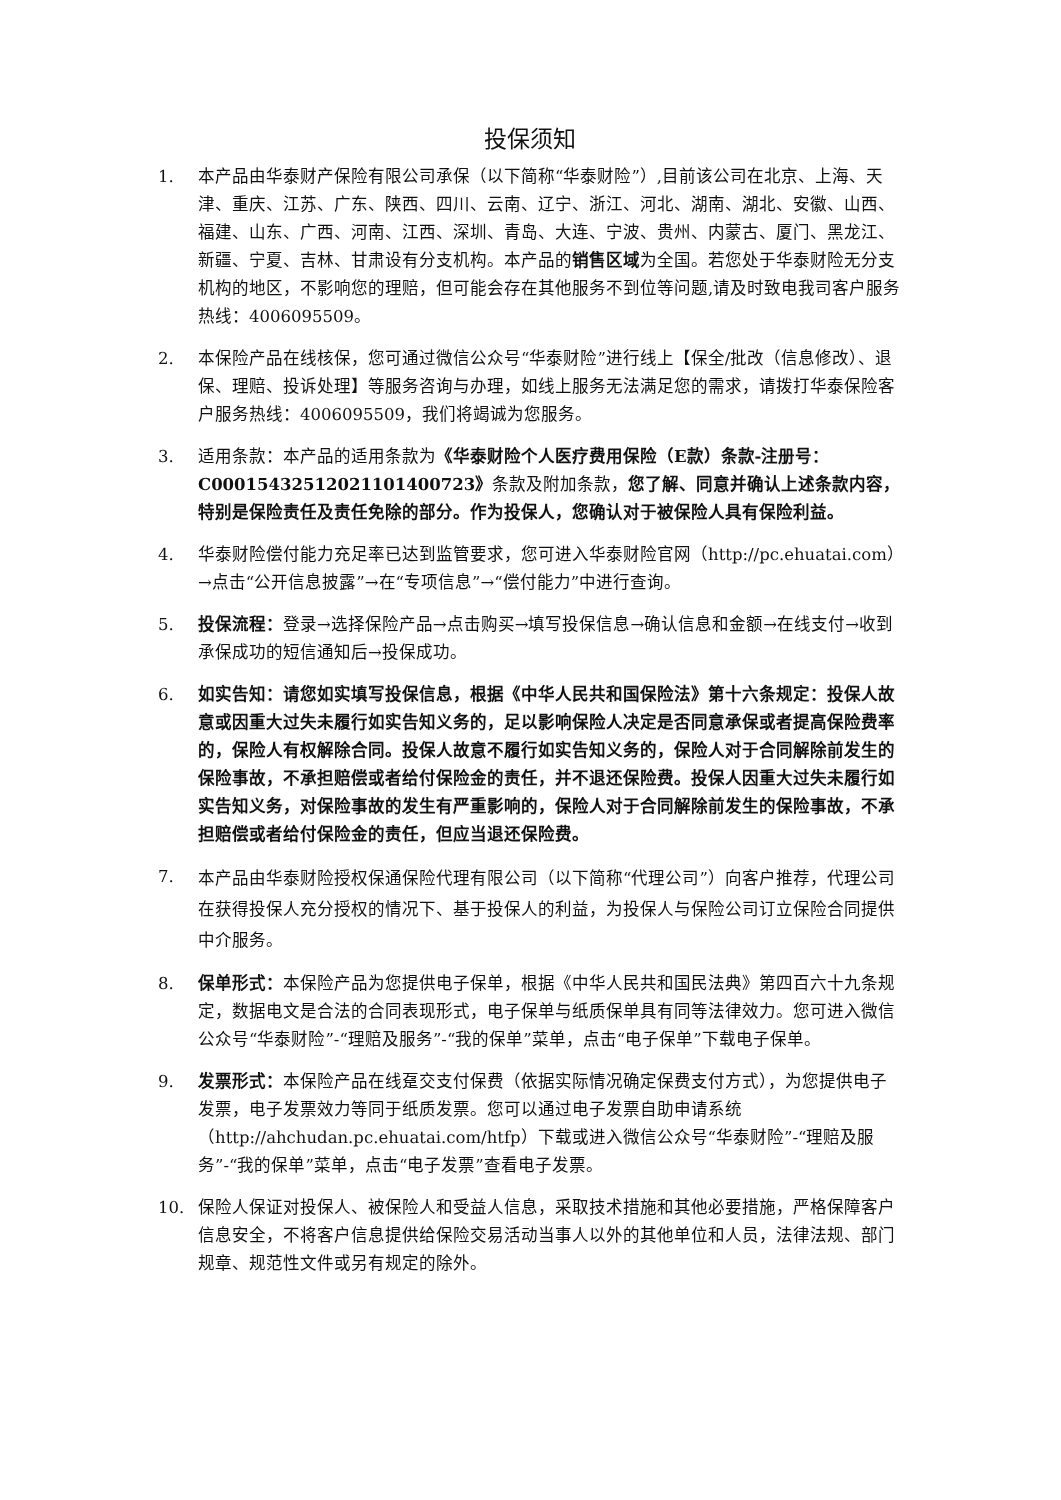投保须知
1. 本产品由华泰财产保险有限公司承保（以下简称“华泰财险”）,目前该公司在北京、上海、天津、重庆、江苏、广东、陕西、四川、云南、辽宁、浙江、河北、湖南、湖北、安徽、山西、福建、山东、广西、河南、江西、深圳、青岛、大连、宁波、贵州、内蒙古、厦门、黑龙江、新疆、宁夏、吉林、甘肃设有分支机构。本产品的销售区域为全国。若您处于华泰财险无分支机构的地区，不影响您的理赔，但可能会存在其他服务不到位等问题,请及时致电我司客户服务热线：4006095509。
2. 本保险产品在线核保，您可通过微信公众号“华泰财险”进行线上【保全/批改（信息修改）、退保、理赔、投诉处理】等服务咨询与办理，如线上服务无法满足您的需求，请拨打华泰保险客户服务热线：4006095509，我们将竭诚为您服务。
3. 适用条款：本产品的适用条款为《华泰财险个人医疗费用保险（E款）条款-注册号：C00015432512021101400723》条款及附加条款，您了解、同意并确认上述条款内容，特别是保险责任及责任免除的部分。作为投保人，您确认对于被保险人具有保险利益。
4. 华泰财险偿付能力充足率已达到监管要求，您可进入华泰财险官网（http://pc.ehuatai.com）→点击“公开信息披露”→在“专项信息”→“偿付能力”中进行查询。
5. 投保流程：登录→选择保险产品→点击购买→填写投保信息→确认信息和金额→在线支付→收到承保成功的短信通知后→投保成功。
6. 如实告知：请您如实填写投保信息，根据《中华人民共和国保险法》第十六条规定：投保人故意或因重大过失未履行如实告知义务的，足以影响保险人决定是否同意承保或者提高保险费率的，保险人有权解除合同。投保人故意不履行如实告知义务的，保险人对于合同解除前发生的保险事故，不承担赔偿或者给付保险金的责任，并不退还保险费。投保人因重大过失未履行如实告知义务，对保险事故的发生有严重影响的，保险人对于合同解除前发生的保险事故，不承担赔偿或者给付保险金的责任，但应当退还保险费。
7.
本产品由华泰财险授权保通保险代理有限公司（以下简称“代理公司”）向客户推荐，代理公司在获得投保人充分授权的情况下、基于投保人的利益，为投保人与保险公司订立保险合同提供中介服务。
8. 保单形式：本保险产品为您提供电子保单，根据《中华人民共和国民法典》第四百六十九条规定，数据电文是合法的合同表现形式，电子保单与纸质保单具有同等法律效力。您可进入微信公众号“华泰财险”-“理赔及服务”-“我的保单”菜单，点击“电子保单”下载电子保单。
9. 发票形式：本保险产品在线趸交支付保费（依据实际情况确定保费支付方式），为您提供电子发票，电子发票效力等同于纸质发票。您可以通过电子发票自助申请系统（http://ahchudan.pc.ehuatai.com/htfp）下载或进入微信公众号“华泰财险”-“理赔及服务”-“我的保单”菜单，点击“电子发票”查看电子发票。
10. 保险人保证对投保人、被保险人和受益人信息，采取技术措施和其他必要措施，严格保障客户信息安全，不将客户信息提供给保险交易活动当事人以外的其他单位和人员，法律法规、部门规章、规范性文件或另有规定的除外。